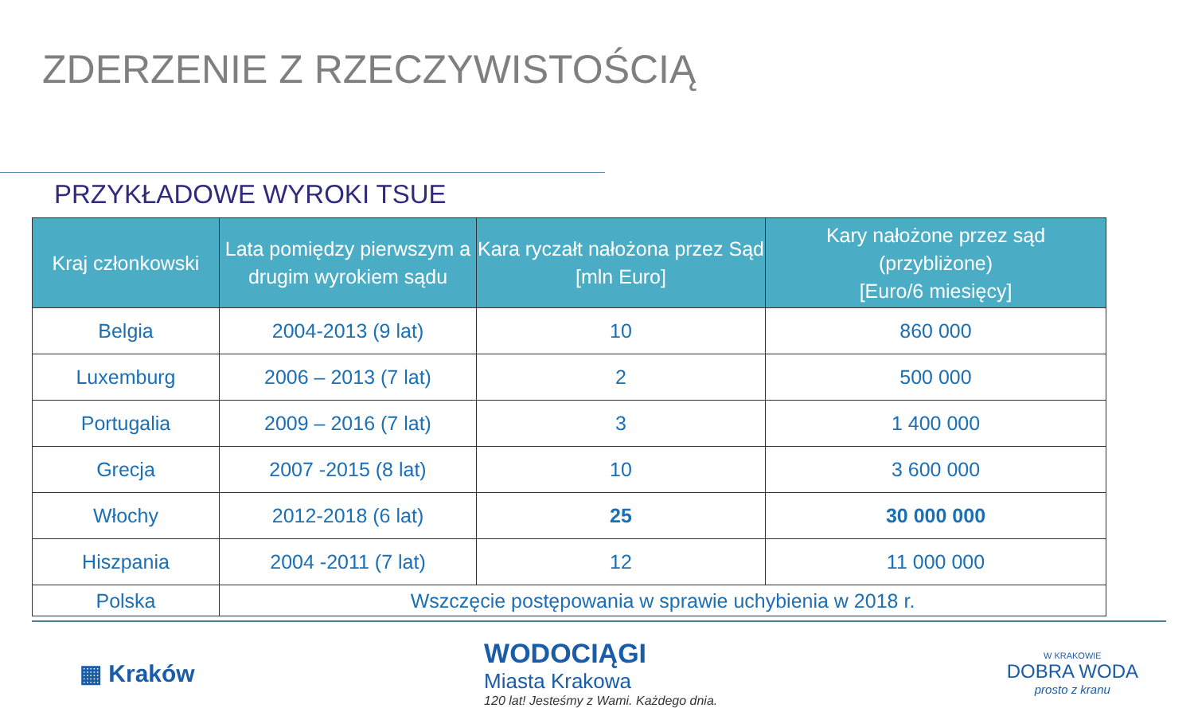ZDERZENIE Z RZECZYWISTOŚCIĄ
PRZYKŁADOWE WYROKI TSUE
| Kraj członkowski | Lata pomiędzy pierwszym a drugim wyrokiem sądu | Kara ryczałt nałożona przez Sąd [mln Euro] | Kary nałożone przez sąd (przybliżone) [Euro/6 miesięcy] |
| --- | --- | --- | --- |
| Belgia | 2004-2013 (9 lat) | 10 | 860 000 |
| Luxemburg | 2006 – 2013 (7 lat) | 2 | 500 000 |
| Portugalia | 2009 – 2016 (7 lat) | 3 | 1 400 000 |
| Grecja | 2007 -2015 (8 lat) | 10 | 3 600 000 |
| Włochy | 2012-2018 (6 lat) | 25 | 30 000 000 |
| Hiszpania | 2004 -2011 (7 lat) | 12 | 11 000 000 |
| Polska | Wszczęcie postępowania w sprawie uchybienia w 2018 r. | | |
▦ Kraków
WODOCIĄGI
Miasta Krakowa
120 lat! Jesteśmy z Wami. Każdego dnia.
W KRAKOWIE
DOBRA WODA
prosto z kranu